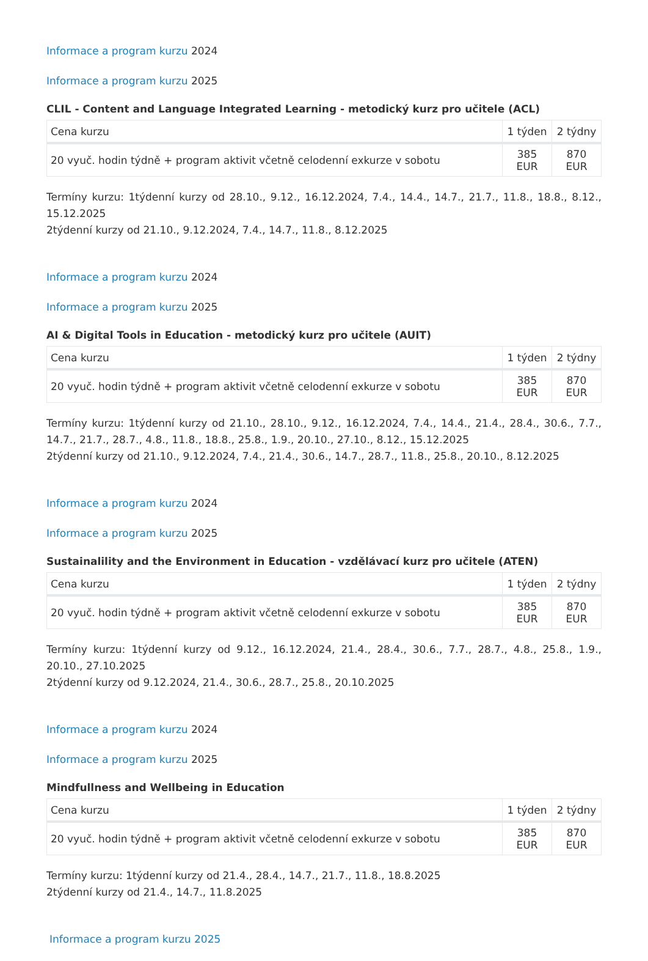Informace a program kurzu 2024
Informace a program kurzu 2025
CLIL - Content and Language Integrated Learning - metodický kurz pro učitele (ACL)
| Cena kurzu | 1 týden | 2 týdny |
| 20 vyuč. hodin týdně + program aktivit včetně celodenní exkurze v sobotu | 385 EUR | 870 EUR |
Termíny kurzu: 1týdenní kurzy od 28.10., 9.12., 16.12.2024, 7.4., 14.4., 14.7., 21.7., 11.8., 18.8., 8.12., 15.12.2025
2týdenní kurzy od 21.10., 9.12.2024, 7.4., 14.7., 11.8., 8.12.2025
Informace a program kurzu 2024
Informace a program kurzu 2025
AI & Digital Tools in Education - metodický kurz pro učitele (AUIT)
| Cena kurzu | 1 týden | 2 týdny |
| 20 vyuč. hodin týdně + program aktivit včetně celodenní exkurze v sobotu | 385 EUR | 870 EUR |
Termíny kurzu: 1týdenní kurzy od 21.10., 28.10., 9.12., 16.12.2024, 7.4., 14.4., 21.4., 28.4., 30.6., 7.7., 14.7., 21.7., 28.7., 4.8., 11.8., 18.8., 25.8., 1.9., 20.10., 27.10., 8.12., 15.12.2025
2týdenní kurzy od 21.10., 9.12.2024, 7.4., 21.4., 30.6., 14.7., 28.7., 11.8., 25.8., 20.10., 8.12.2025
Informace a program kurzu 2024
Informace a program kurzu 2025
Sustainalility and the Environment in Education - vzdělávací kurz pro učitele (ATEN)
| Cena kurzu | 1 týden | 2 týdny |
| 20 vyuč. hodin týdně + program aktivit včetně celodenní exkurze v sobotu | 385 EUR | 870 EUR |
Termíny kurzu: 1týdenní kurzy od 9.12., 16.12.2024, 21.4., 28.4., 30.6., 7.7., 28.7., 4.8., 25.8., 1.9., 20.10., 27.10.2025
2týdenní kurzy od 9.12.2024, 21.4., 30.6., 28.7., 25.8., 20.10.2025
Informace a program kurzu 2024
Informace a program kurzu 2025
Mindfullness and Wellbeing in Education
| Cena kurzu | 1 týden | 2 týdny |
| 20 vyuč. hodin týdně + program aktivit včetně celodenní exkurze v sobotu | 385 EUR | 870 EUR |
Termíny kurzu: 1týdenní kurzy od 21.4., 28.4., 14.7., 21.7., 11.8., 18.8.2025
2týdenní kurzy od 21.4., 14.7., 11.8.2025
Informace a program kurzu 2025